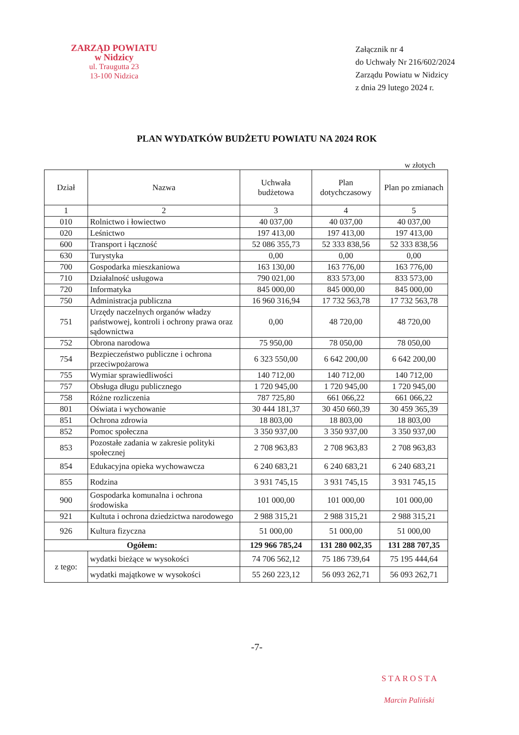ZARZĄD POWIATU
w Nidzicy
ul. Traugutta 23
13-100 Nidzica
Załącznik nr 4
do Uchwały Nr 216/602/2024
Zarządu Powiatu w Nidzicy
z dnia 29 lutego 2024 r.
PLAN WYDATKÓW BUDŻETU POWIATU NA 2024 ROK
w złotych
| Dział | Nazwa | Uchwała budżetowa | Plan dotychczasowy | Plan po zmianach |
| --- | --- | --- | --- | --- |
| 1 | 2 | 3 | 4 | 5 |
| 010 | Rolnictwo i łowiectwo | 40 037,00 | 40 037,00 | 40 037,00 |
| 020 | Leśnictwo | 197 413,00 | 197 413,00 | 197 413,00 |
| 600 | Transport i łączność | 52 086 355,73 | 52 333 838,56 | 52 333 838,56 |
| 630 | Turystyka | 0,00 | 0,00 | 0,00 |
| 700 | Gospodarka mieszkaniowa | 163 130,00 | 163 776,00 | 163 776,00 |
| 710 | Działalność usługowa | 790 021,00 | 833 573,00 | 833 573,00 |
| 720 | Informatyka | 845 000,00 | 845 000,00 | 845 000,00 |
| 750 | Administracja publiczna | 16 960 316,94 | 17 732 563,78 | 17 732 563,78 |
| 751 | Urzędy naczelnych organów władzy państwowej, kontroli i ochrony prawa oraz sądownictwa | 0,00 | 48 720,00 | 48 720,00 |
| 752 | Obrona narodowa | 75 950,00 | 78 050,00 | 78 050,00 |
| 754 | Bezpieczeństwo publiczne i ochrona przeciwpożarowa | 6 323 550,00 | 6 642 200,00 | 6 642 200,00 |
| 755 | Wymiar sprawiedliwości | 140 712,00 | 140 712,00 | 140 712,00 |
| 757 | Obsługa długu publicznego | 1 720 945,00 | 1 720 945,00 | 1 720 945,00 |
| 758 | Różne rozliczenia | 787 725,80 | 661 066,22 | 661 066,22 |
| 801 | Oświata i wychowanie | 30 444 181,37 | 30 450 660,39 | 30 459 365,39 |
| 851 | Ochrona zdrowia | 18 803,00 | 18 803,00 | 18 803,00 |
| 852 | Pomoc społeczna | 3 350 937,00 | 3 350 937,00 | 3 350 937,00 |
| 853 | Pozostałe zadania w zakresie polityki społecznej | 2 708 963,83 | 2 708 963,83 | 2 708 963,83 |
| 854 | Edukacyjna opieka wychowawcza | 6 240 683,21 | 6 240 683,21 | 6 240 683,21 |
| 855 | Rodzina | 3 931 745,15 | 3 931 745,15 | 3 931 745,15 |
| 900 | Gospodarka komunalna i ochrona środowiska | 101 000,00 | 101 000,00 | 101 000,00 |
| 921 | Kultuta i ochrona dziedzictwa narodowego | 2 988 315,21 | 2 988 315,21 | 2 988 315,21 |
| 926 | Kultura fizyczna | 51 000,00 | 51 000,00 | 51 000,00 |
| Ogółem: | | 129 966 785,24 | 131 280 002,35 | 131 288 707,35 |
| z tego: | wydatki bieżące w wysokości | 74 706 562,12 | 75 186 739,64 | 75 195 444,64 |
| | wydatki majątkowe w wysokości | 55 260 223,12 | 56 093 262,71 | 56 093 262,71 |
-7-
STAROSTA
Marcin Paliński